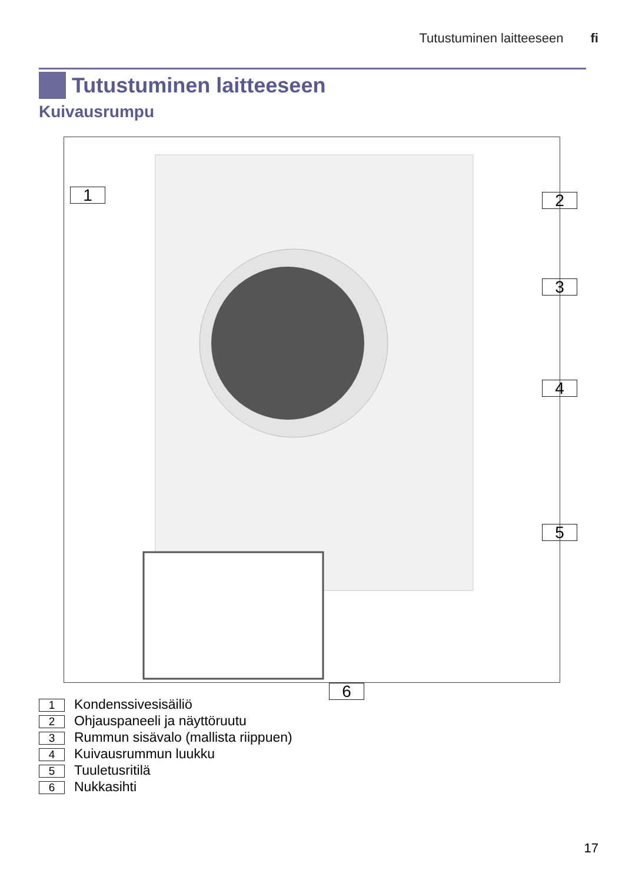Tutustuminen laitteeseen fi
Tutustuminen laitteeseen
Kuivausrumpu
1 2
3
4
5
6
1 Kondenssivesisäiliö
2 Ohjauspaneeli ja näyttöruutu
3 Rummun sisävalo (mallista riippuen)
4 Kuivausrummun luukku
5 Tuuletusritilä
6 Nukkasihti
17